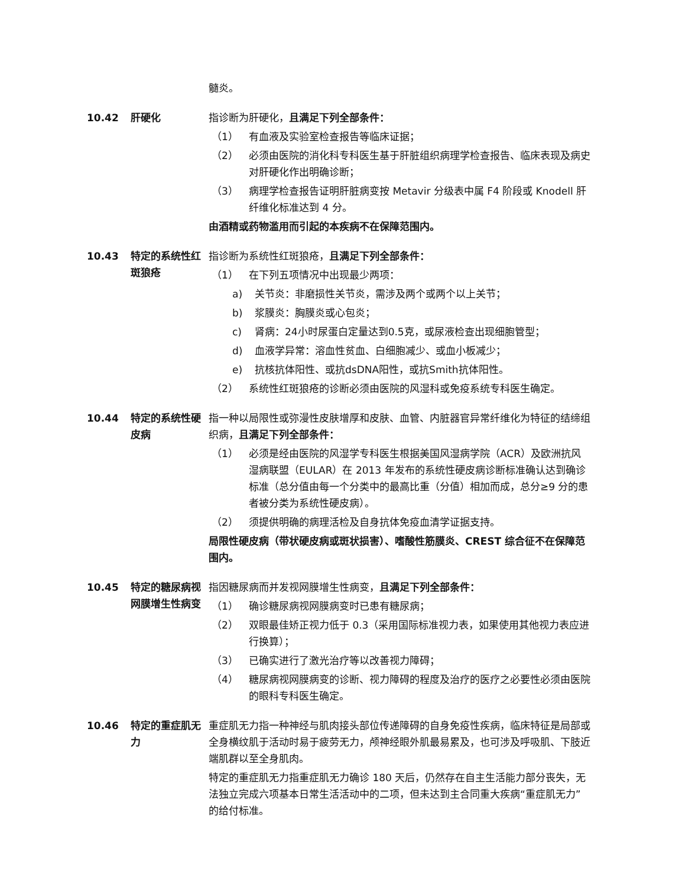髓炎。
10.42 肝硬化 指诊断为肝硬化，且满足下列全部条件：
（1） 有血液及实验室检查报告等临床证据；
（2） 必须由医院的消化科专科医生基于肝脏组织病理学检查报告、临床表现及病史对肝硬化作出明确诊断；
（3） 病理学检查报告证明肝脏病变按 Metavir 分级表中属 F4 阶段或 Knodell 肝纤维化标准达到 4 分。
由酒精或药物滥用而引起的本疾病不在保障范围内。
10.43 特定的系统性红斑狼疮
指诊断为系统性红斑狼疮，且满足下列全部条件：
（1） 在下列五项情况中出现最少两项：
a) 关节炎：非磨损性关节炎，需涉及两个或两个以上关节；
b) 浆膜炎：胸膜炎或心包炎；
c) 肾病：24小时尿蛋白定量达到0.5克，或尿液检查出现细胞管型；
d) 血液学异常：溶血性贫血、白细胞减少、或血小板减少；
e) 抗核抗体阳性、或抗dsDNA阳性，或抗Smith抗体阳性。
（2） 系统性红斑狼疮的诊断必须由医院的风湿科或免疫系统专科医生确定。
10.44 特定的系统性硬皮病
指一种以局限性或弥漫性皮肤增厚和皮肤、血管、内脏器官异常纤维化为特征的结缔组织病，且满足下列全部条件：
（1） 必须是经由医院的风湿学专科医生根据美国风湿病学院（ACR）及欧洲抗风湿病联盟（EULAR）在 2013 年发布的系统性硬皮病诊断标准确认达到确诊标准（总分值由每一个分类中的最高比重（分值）相加而成，总分≥9 分的患者被分类为系统性硬皮病）。
（2） 须提供明确的病理活检及自身抗体免疫血清学证据支持。
局限性硬皮病（带状硬皮病或斑状损害）、嗜酸性筋膜炎、CREST 综合征不在保障范围内。
10.45 特定的糖尿病视网膜增生性病变
指因糖尿病而并发视网膜增生性病变，且满足下列全部条件：
（1） 确诊糖尿病视网膜病变时已患有糖尿病；
（2） 双眼最佳矫正视力低于 0.3（采用国际标准视力表，如果使用其他视力表应进行换算）；
（3） 已确实进行了激光治疗等以改善视力障碍；
（4） 糖尿病视网膜病变的诊断、视力障碍的程度及治疗的医疗之必要性必须由医院的眼科专科医生确定。
10.46 特定的重症肌无力
重症肌无力指一种神经与肌肉接头部位传递障碍的自身免疫性疾病，临床特征是局部或全身横纹肌于活动时易于疲劳无力，颅神经眼外肌最易累及，也可涉及呼吸肌、下肢近端肌群以至全身肌肉。
特定的重症肌无力指重症肌无力确诊 180 天后，仍然存在自主生活能力部分丧失，无法独立完成六项基本日常生活活动中的二项，但未达到主合同重大疾病“重症肌无力”的给付标准。